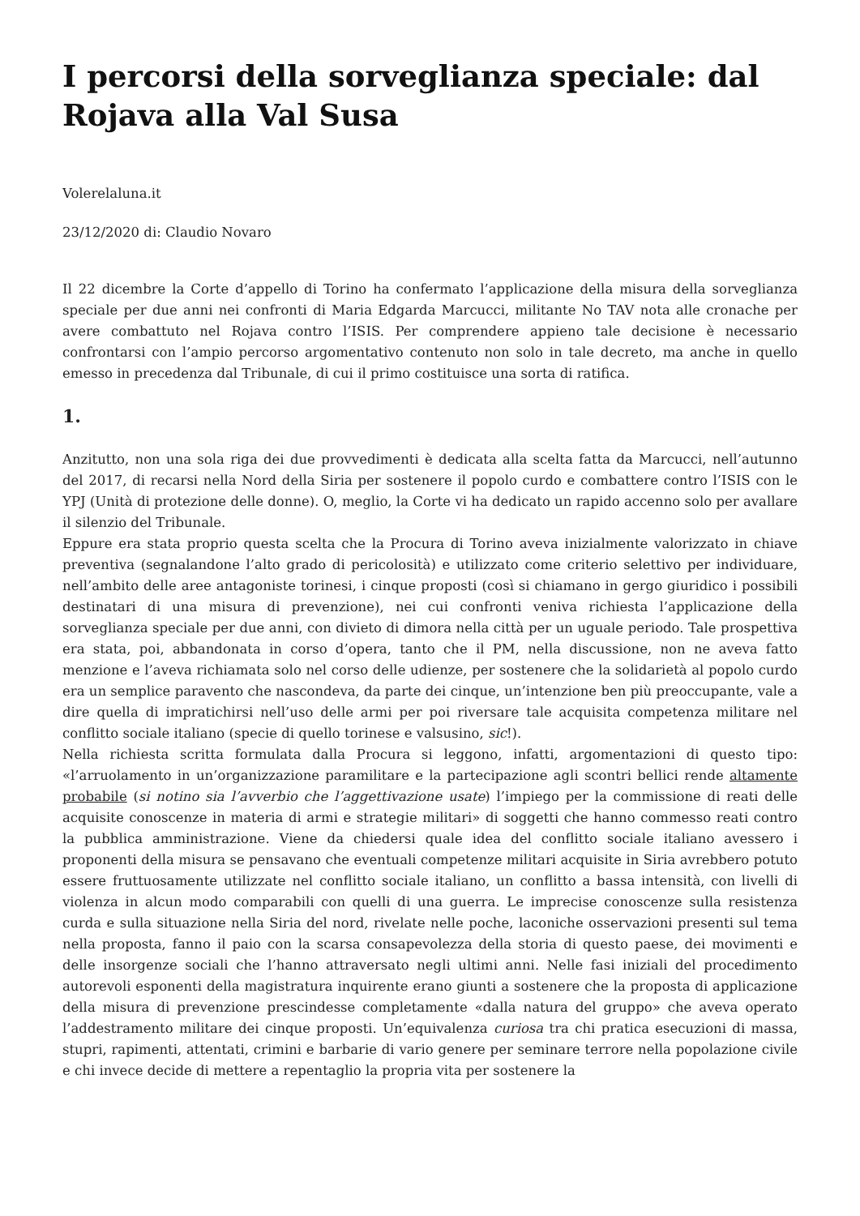I percorsi della sorveglianza speciale: dal Rojava alla Val Susa
Volerelaluna.it
23/12/2020 di: Claudio Novaro
Il 22 dicembre la Corte d’appello di Torino ha confermato l’applicazione della misura della sorveglianza speciale per due anni nei confronti di Maria Edgarda Marcucci, militante No TAV nota alle cronache per avere combattuto nel Rojava contro l’ISIS. Per comprendere appieno tale decisione è necessario confrontarsi con l’ampio percorso argomentativo contenuto non solo in tale decreto, ma anche in quello emesso in precedenza dal Tribunale, di cui il primo costituisce una sorta di ratifica.
1.
Anzitutto, non una sola riga dei due provvedimenti è dedicata alla scelta fatta da Marcucci, nell’autunno del 2017, di recarsi nella Nord della Siria per sostenere il popolo curdo e combattere contro l’ISIS con le YPJ (Unità di protezione delle donne). O, meglio, la Corte vi ha dedicato un rapido accenno solo per avallare il silenzio del Tribunale.
Eppure era stata proprio questa scelta che la Procura di Torino aveva inizialmente valorizzato in chiave preventiva (segnalandone l’alto grado di pericolosità) e utilizzato come criterio selettivo per individuare, nell’ambito delle aree antagoniste torinesi, i cinque proposti (così si chiamano in gergo giuridico i possibili destinatari di una misura di prevenzione), nei cui confronti veniva richiesta l’applicazione della sorveglianza speciale per due anni, con divieto di dimora nella città per un uguale periodo. Tale prospettiva era stata, poi, abbandonata in corso d’opera, tanto che il PM, nella discussione, non ne aveva fatto menzione e l’aveva richiamata solo nel corso delle udienze, per sostenere che la solidarietà al popolo curdo era un semplice paravento che nascondeva, da parte dei cinque, un’intenzione ben più preoccupante, vale a dire quella di impratichirsi nell’uso delle armi per poi riversare tale acquisita competenza militare nel conflitto sociale italiano (specie di quello torinese e valsusino, sic!).
Nella richiesta scritta formulata dalla Procura si leggono, infatti, argomentazioni di questo tipo: «l’arruolamento in un’organizzazione paramilitare e la partecipazione agli scontri bellici rende altamente probabile (si notino sia l’avverbio che l’aggettivazione usate) l’impiego per la commissione di reati delle acquisite conoscenze in materia di armi e strategie militari» di soggetti che hanno commesso reati contro la pubblica amministrazione. Viene da chiedersi quale idea del conflitto sociale italiano avessero i proponenti della misura se pensavano che eventuali competenze militari acquisite in Siria avrebbero potuto essere fruttuosamente utilizzate nel conflitto sociale italiano, un conflitto a bassa intensità, con livelli di violenza in alcun modo comparabili con quelli di una guerra. Le imprecise conoscenze sulla resistenza curda e sulla situazione nella Siria del nord, rivelate nelle poche, laconiche osservazioni presenti sul tema nella proposta, fanno il paio con la scarsa consapevolezza della storia di questo paese, dei movimenti e delle insorgenze sociali che l’hanno attraversato negli ultimi anni. Nelle fasi iniziali del procedimento autorevoli esponenti della magistratura inquirente erano giunti a sostenere che la proposta di applicazione della misura di prevenzione prescindesse completamente «dalla natura del gruppo» che aveva operato l’addestramento militare dei cinque proposti. Un’equivalenza curiosa tra chi pratica esecuzioni di massa, stupri, rapimenti, attentati, crimini e barbarie di vario genere per seminare terrore nella popolazione civile e chi invece decide di mettere a repentaglio la propria vita per sostenere la